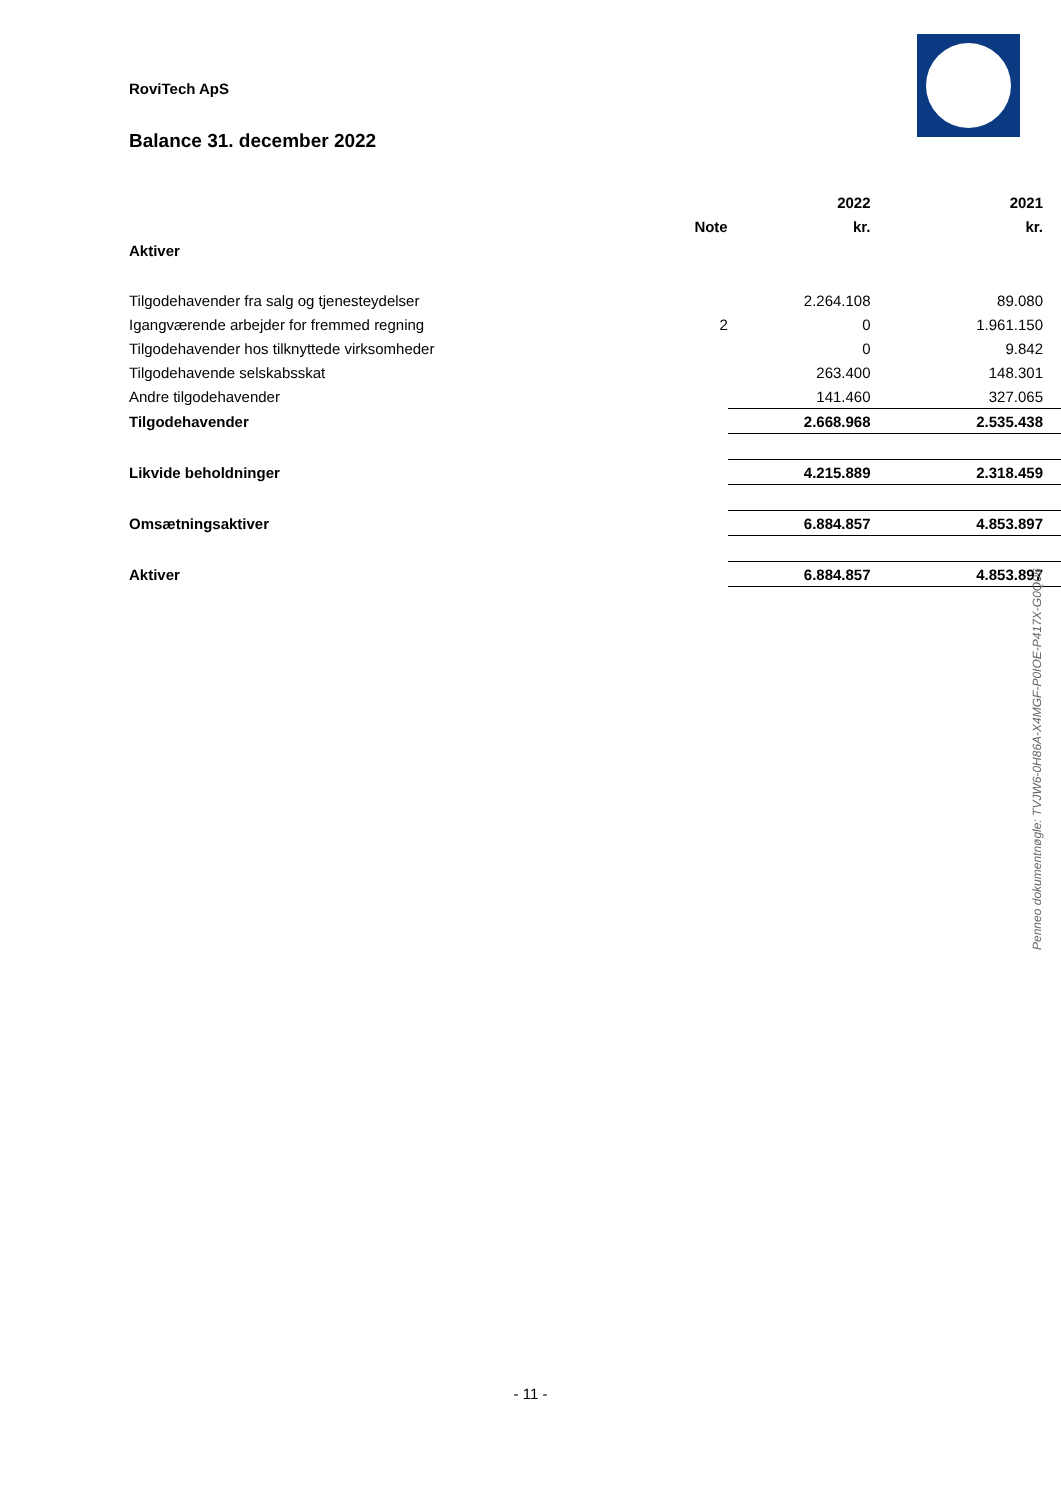RoviTech ApS
Balance 31. december 2022
| | | 2022 | 2021 |
| --- | --- | --- | --- |
| | Note | kr. | kr. |
| Aktiver | | | |
| Tilgodehavender fra salg og tjenesteydelser | | 2.264.108 | 89.080 |
| Igangværende arbejder for fremmed regning | 2 | 0 | 1.961.150 |
| Tilgodehavender hos tilknyttede virksomheder | | 0 | 9.842 |
| Tilgodehavende selskabsskat | | 263.400 | 148.301 |
| Andre tilgodehavender | | 141.460 | 327.065 |
| Tilgodehavender | | 2.668.968 | 2.535.438 |
| Likvide beholdninger | | 4.215.889 | 2.318.459 |
| Omsætningsaktiver | | 6.884.857 | 4.853.897 |
| Aktiver | | 6.884.857 | 4.853.897 |
Penneo dokumentnøgle: TVJW6-0H86A-X4MGF-P0IOE-P417X-G0Q06
- 11 -